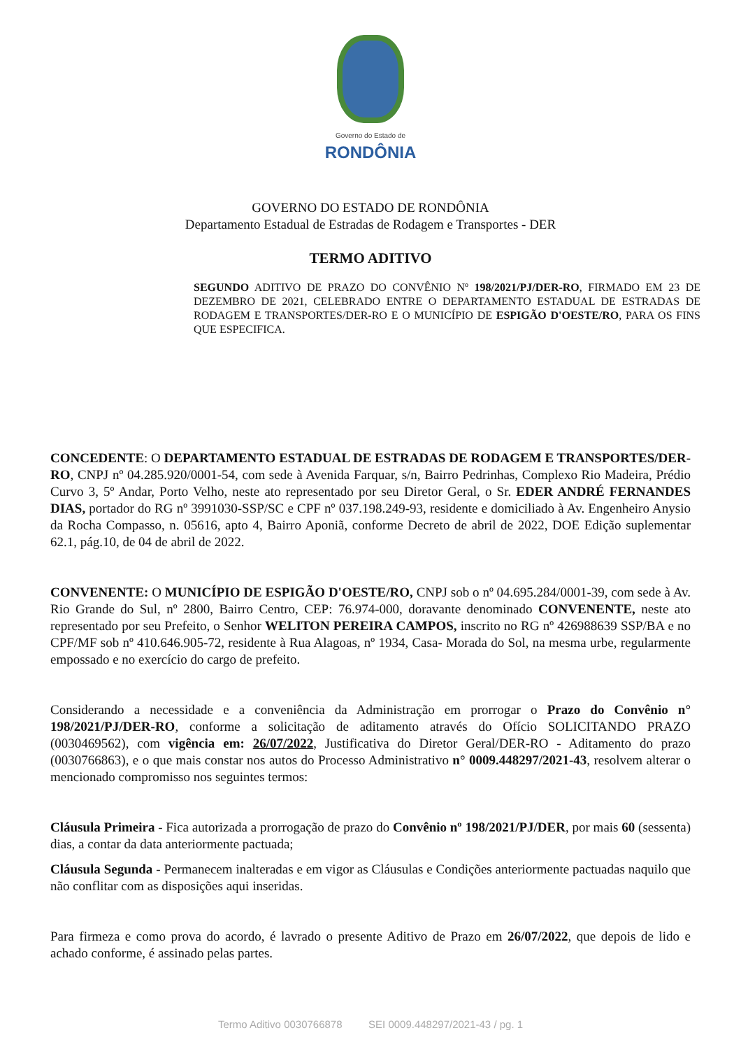Governo do Estado de
RONDÔNIA
GOVERNO DO ESTADO DE RONDÔNIA
Departamento Estadual de Estradas de Rodagem e Transportes - DER
TERMO ADITIVO
SEGUNDO ADITIVO DE PRAZO DO CONVÊNIO Nº 198/2021/PJ/DER-RO, FIRMADO EM 23 DE DEZEMBRO DE 2021, CELEBRADO ENTRE O DEPARTAMENTO ESTADUAL DE ESTRADAS DE RODAGEM E TRANSPORTES/DER-RO E O MUNICÍPIO DE ESPIGÃO D'OESTE/RO, PARA OS FINS QUE ESPECIFICA.
CONCEDENTE: O DEPARTAMENTO ESTADUAL DE ESTRADAS DE RODAGEM E TRANSPORTES/DER-RO, CNPJ nº 04.285.920/0001-54, com sede à Avenida Farquar, s/n, Bairro Pedrinhas, Complexo Rio Madeira, Prédio Curvo 3, 5º Andar, Porto Velho, neste ato representado por seu Diretor Geral, o Sr. EDER ANDRÉ FERNANDES DIAS, portador do RG nº 3991030-SSP/SC e CPF nº 037.198.249-93, residente e domiciliado à Av. Engenheiro Anysio da Rocha Compasso, n. 05616, apto 4, Bairro Aponiã, conforme Decreto de abril de 2022, DOE Edição suplementar 62.1, pág.10, de 04 de abril de 2022.
CONVENENTE: O MUNICÍPIO DE ESPIGÃO D'OESTE/RO, CNPJ sob o nº 04.695.284/0001-39, com sede à Av. Rio Grande do Sul, nº 2800, Bairro Centro, CEP: 76.974-000, doravante denominado CONVENENTE, neste ato representado por seu Prefeito, o Senhor WELITON PEREIRA CAMPOS, inscrito no RG nº 426988639 SSP/BA e no CPF/MF sob nº 410.646.905-72, residente à Rua Alagoas, nº 1934, Casa- Morada do Sol, na mesma urbe, regularmente empossado e no exercício do cargo de prefeito.
Considerando a necessidade e a conveniência da Administração em prorrogar o Prazo do Convênio n° 198/2021/PJ/DER-RO, conforme a solicitação de aditamento através do Ofício SOLICITANDO PRAZO (0030469562), com vigência em: 26/07/2022, Justificativa do Diretor Geral/DER-RO - Aditamento do prazo (0030766863), e o que mais constar nos autos do Processo Administrativo n° 0009.448297/2021-43, resolvem alterar o mencionado compromisso nos seguintes termos:
Cláusula Primeira - Fica autorizada a prorrogação de prazo do Convênio nº 198/2021/PJ/DER, por mais 60 (sessenta) dias, a contar da data anteriormente pactuada;
Cláusula Segunda - Permanecem inalteradas e em vigor as Cláusulas e Condições anteriormente pactuadas naquilo que não conflitar com as disposições aqui inseridas.
Para firmeza e como prova do acordo, é lavrado o presente Aditivo de Prazo em 26/07/2022, que depois de lido e achado conforme, é assinado pelas partes.
Termo Aditivo 0030766878 SEI 0009.448297/2021-43 / pg. 1